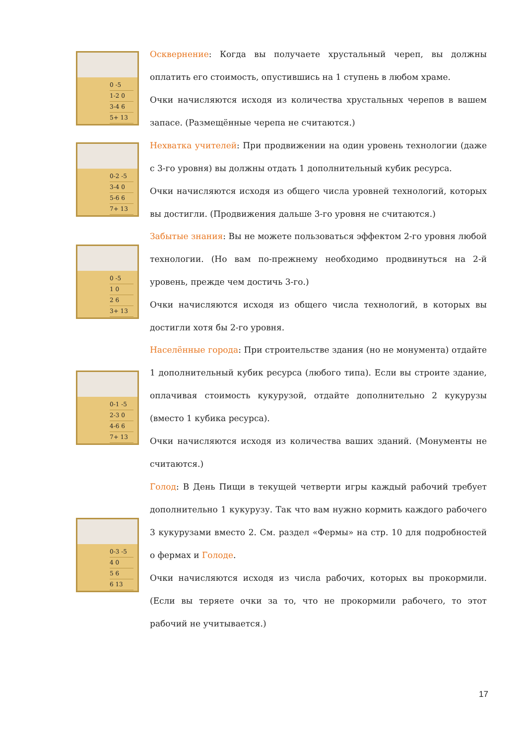0 -5
1-2 0
3-4 6
5+ 13
Осквернение: Когда вы получаете хрустальный череп, вы должны оплатить его стоимость, опустившись на 1 ступень в любом храме.
Очки начисляются исходя из количества хрустальных черепов в вашем запасе. (Размещённые черепа не считаются.)
0-2 -5
3-4 0
5-6 6
7+ 13
Нехватка учителей: При продвижении на один уровень технологии (даже с 3-го уровня) вы должны отдать 1 дополнительный кубик ресурса.
Очки начисляются исходя из общего числа уровней технологий, которых вы достигли. (Продвижения дальше 3-го уровня не считаются.)
0 -5
1 0
2 6
3+ 13
Забытые знания: Вы не можете пользоваться эффектом 2-го уровня любой технологии. (Но вам по-прежнему необходимо продвинуться на 2-й уровень, прежде чем достичь 3-го.)
Очки начисляются исходя из общего числа технологий, в которых вы достигли хотя бы 2-го уровня.
0-1 -5
2-3 0
4-6 6
7+ 13
Населённые города: При строительстве здания (но не монумента) отдайте 1 дополнительный кубик ресурса (любого типа). Если вы строите здание, оплачивая стоимость кукурузой, отдайте дополнительно 2 кукурузы (вместо 1 кубика ресурса).
Очки начисляются исходя из количества ваших зданий. (Монументы не считаются.)
0-3 -5
4 0
5 6
6 13
Голод: В День Пищи в текущей четверти игры каждый рабочий требует дополнительно 1 кукурузу. Так что вам нужно кормить каждого рабочего 3 кукурузами вместо 2. См. раздел «Фермы» на стр. 10 для подробностей о фермах и Голоде.
Очки начисляются исходя из числа рабочих, которых вы прокормили. (Если вы теряете очки за то, что не прокормили рабочего, то этот рабочий не учитывается.)
17